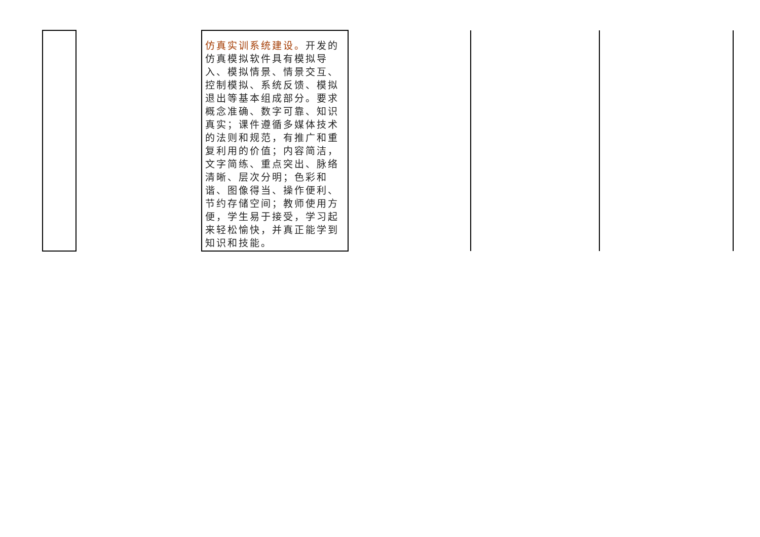| | | 仿真实训系统建设。 开发的仿真模拟软件具有模拟导入、模拟情景、情景交互、控制模拟、系统反馈、模拟退出等基本组成部分。要求概念准确、数字可靠、知识真实；课件遵循多媒体技术的法则和规范，有推广和重复利用的价值；内容简洁，文字简练、重点突出、脉络清晰、层次分明；色彩和谐、图像得当、操作便利、节约存储空间；教师使用方便，学生易于接受，学习起来轻松愉快，并真正能学到知识和技能。 | | | |